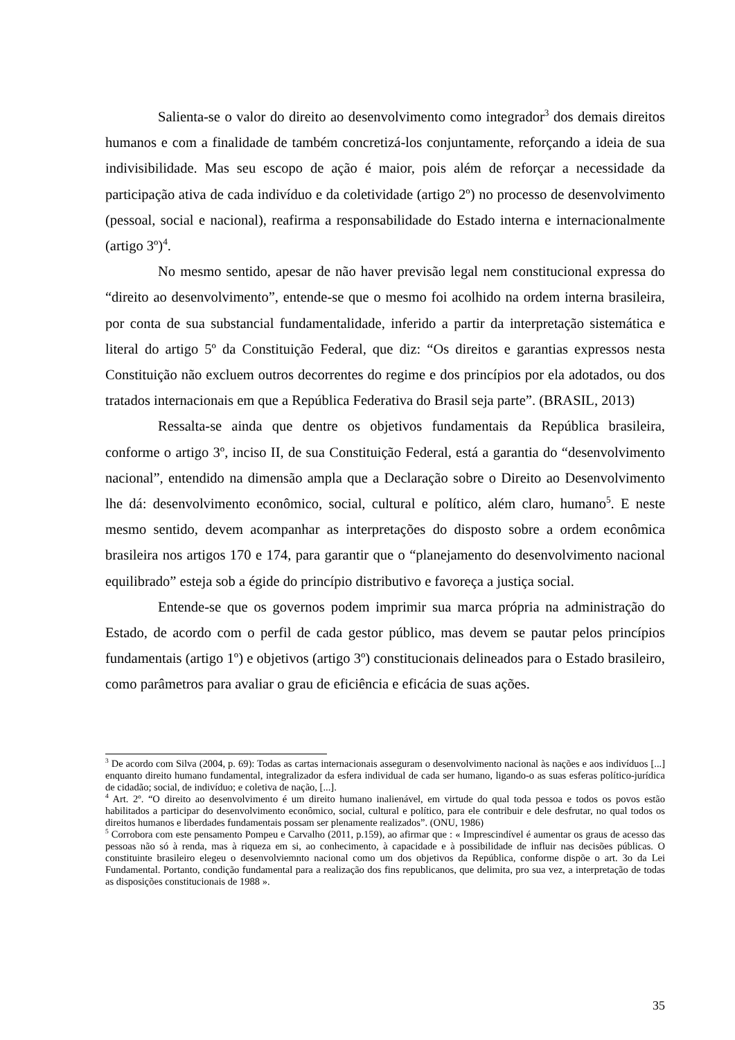Salienta-se o valor do direito ao desenvolvimento como integrador<sup>3</sup> dos demais direitos humanos e com a finalidade de também concretizá-los conjuntamente, reforçando a ideia de sua indivisibilidade. Mas seu escopo de ação é maior, pois além de reforçar a necessidade da participação ativa de cada indivíduo e da coletividade (artigo 2º) no processo de desenvolvimento (pessoal, social e nacional), reafirma a responsabilidade do Estado interna e internacionalmente (artigo 3º)<sup>4</sup>.
No mesmo sentido, apesar de não haver previsão legal nem constitucional expressa do “direito ao desenvolvimento”, entende-se que o mesmo foi acolhido na ordem interna brasileira, por conta de sua substancial fundamentalidade, inferido a partir da interpretação sistemática e literal do artigo 5º da Constituição Federal, que diz: “Os direitos e garantias expressos nesta Constituição não excluem outros decorrentes do regime e dos princípios por ela adotados, ou dos tratados internacionais em que a República Federativa do Brasil seja parte”. (BRASIL, 2013)
Ressalta-se ainda que dentre os objetivos fundamentais da República brasileira, conforme o artigo 3º, inciso II, de sua Constituição Federal, está a garantia do “desenvolvimento nacional”, entendido na dimensão ampla que a Declaração sobre o Direito ao Desenvolvimento lhe dá: desenvolvimento econômico, social, cultural e político, além claro, humano<sup>5</sup>. E neste mesmo sentido, devem acompanhar as interpretações do disposto sobre a ordem econômica brasileira nos artigos 170 e 174, para garantir que o “planejamento do desenvolvimento nacional equilibrado” esteja sob a égide do princípio distributivo e favoreça a justiça social.
Entende-se que os governos podem imprimir sua marca própria na administração do Estado, de acordo com o perfil de cada gestor público, mas devem se pautar pelos princípios fundamentais (artigo 1º) e objetivos (artigo 3º) constitucionais delineados para o Estado brasileiro, como parâmetros para avaliar o grau de eficiência e eficácia de suas ações.
<sup>3</sup> De acordo com Silva (2004, p. 69): Todas as cartas internacionais asseguram o desenvolvimento nacional às nações e aos indivíduos [...] enquanto direito humano fundamental, integralizador da esfera individual de cada ser humano, ligando-o as suas esferas político-jurídica de cidadão; social, de indivíduo; e coletiva de nação, [...].
<sup>4</sup> Art. 2º. “O direito ao desenvolvimento é um direito humano inalienável, em virtude do qual toda pessoa e todos os povos estão habilitados a participar do desenvolvimento econômico, social, cultural e político, para ele contribuir e dele desfrutar, no qual todos os direitos humanos e liberdades fundamentais possam ser plenamente realizados”. (ONU, 1986)
<sup>5</sup> Corrobora com este pensamento Pompeu e Carvalho (2011, p.159), ao afirmar que : « Imprescindível é aumentar os graus de acesso das pessoas não só à renda, mas à riqueza em si, ao conhecimento, à capacidade e à possibilidade de influir nas decisões públicas. O constituinte brasileiro elegeu o desenvolviemnto nacional como um dos objetivos da República, conforme dispõe o art. 3o da Lei Fundamental. Portanto, condição fundamental para a realização dos fins republicanos, que delimita, pro sua vez, a interpretação de todas as disposições constitucionais de 1988 ».
35